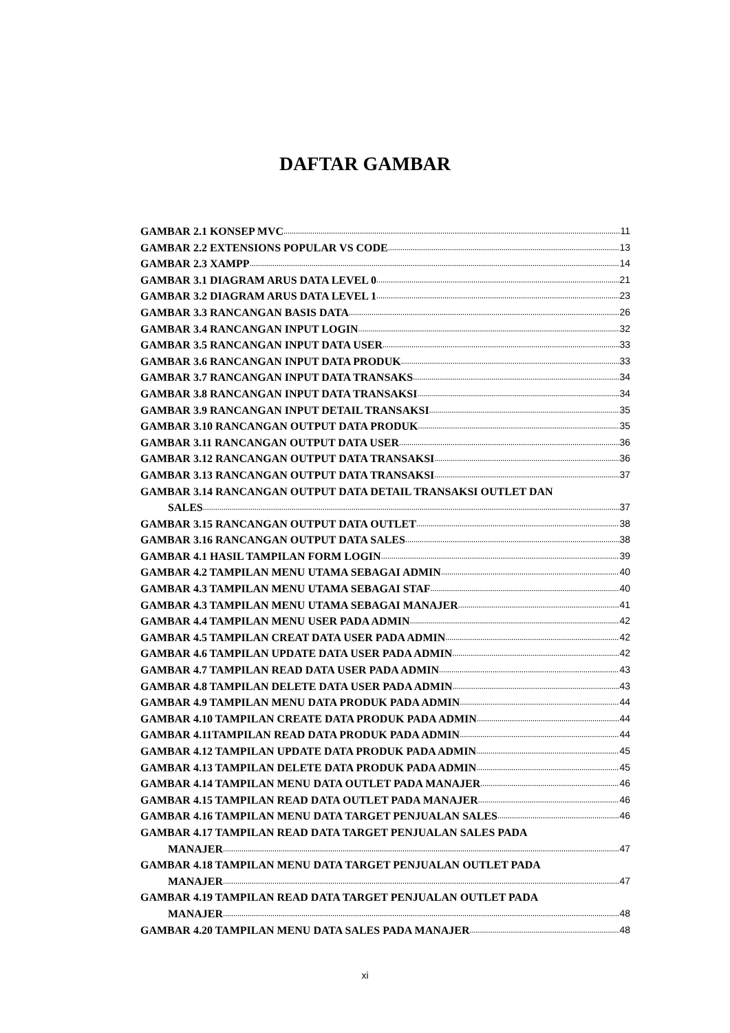DAFTAR GAMBAR
GAMBAR 2.1 KONSEP MVC 11
GAMBAR 2.2 EXTENSIONS POPULAR VS CODE 13
GAMBAR 2.3 XAMPP 14
GAMBAR 3.1 DIAGRAM ARUS DATA LEVEL 0 21
GAMBAR 3.2 DIAGRAM ARUS DATA LEVEL 1 23
GAMBAR 3.3 RANCANGAN BASIS DATA 26
GAMBAR 3.4 RANCANGAN INPUT LOGIN 32
GAMBAR 3.5 RANCANGAN INPUT DATA USER 33
GAMBAR 3.6 RANCANGAN INPUT DATA PRODUK 33
GAMBAR 3.7 RANCANGAN INPUT DATA TRANSAKS 34
GAMBAR 3.8 RANCANGAN INPUT DATA TRANSAKSI 34
GAMBAR 3.9 RANCANGAN INPUT DETAIL TRANSAKSI 35
GAMBAR 3.10 RANCANGAN OUTPUT DATA PRODUK 35
GAMBAR 3.11 RANCANGAN OUTPUT DATA USER 36
GAMBAR 3.12 RANCANGAN OUTPUT DATA TRANSAKSI 36
GAMBAR 3.13 RANCANGAN OUTPUT DATA TRANSAKSI 37
GAMBAR 3.14 RANCANGAN OUTPUT DATA DETAIL TRANSAKSI OUTLET DAN
SALES 37
GAMBAR 3.15 RANCANGAN OUTPUT DATA OUTLET 38
GAMBAR 3.16 RANCANGAN OUTPUT DATA SALES 38
GAMBAR 4.1 HASIL TAMPILAN FORM LOGIN 39
GAMBAR 4.2 TAMPILAN MENU UTAMA SEBAGAI ADMIN 40
GAMBAR 4.3 TAMPILAN MENU UTAMA SEBAGAI STAF 40
GAMBAR 4.3 TAMPILAN MENU UTAMA SEBAGAI MANAJER 41
GAMBAR 4.4 TAMPILAN MENU USER PADA ADMIN 42
GAMBAR 4.5 TAMPILAN CREAT DATA USER PADA ADMIN 42
GAMBAR 4.6 TAMPILAN UPDATE DATA USER PADA ADMIN 42
GAMBAR 4.7 TAMPILAN READ DATA USER PADA ADMIN 43
GAMBAR 4.8 TAMPILAN DELETE DATA USER PADA ADMIN 43
GAMBAR 4.9 TAMPILAN MENU DATA PRODUK PADA ADMIN 44
GAMBAR 4.10 TAMPILAN CREATE DATA PRODUK PADA ADMIN 44
GAMBAR 4.11TAMPILAN READ DATA PRODUK PADA ADMIN 44
GAMBAR 4.12 TAMPILAN UPDATE DATA PRODUK PADA ADMIN 45
GAMBAR 4.13 TAMPILAN DELETE DATA PRODUK PADA ADMIN 45
GAMBAR 4.14 TAMPILAN MENU DATA OUTLET PADA MANAJER 46
GAMBAR 4.15 TAMPILAN READ DATA OUTLET PADA MANAJER 46
GAMBAR 4.16 TAMPILAN MENU DATA TARGET PENJUALAN SALES 46
GAMBAR 4.17 TAMPILAN READ DATA TARGET PENJUALAN SALES PADA
MANAJER 47
GAMBAR 4.18 TAMPILAN MENU DATA TARGET PENJUALAN OUTLET PADA
MANAJER 47
GAMBAR 4.19 TAMPILAN READ DATA TARGET PENJUALAN OUTLET PADA
MANAJER 48
GAMBAR 4.20 TAMPILAN MENU DATA SALES PADA MANAJER 48
xi